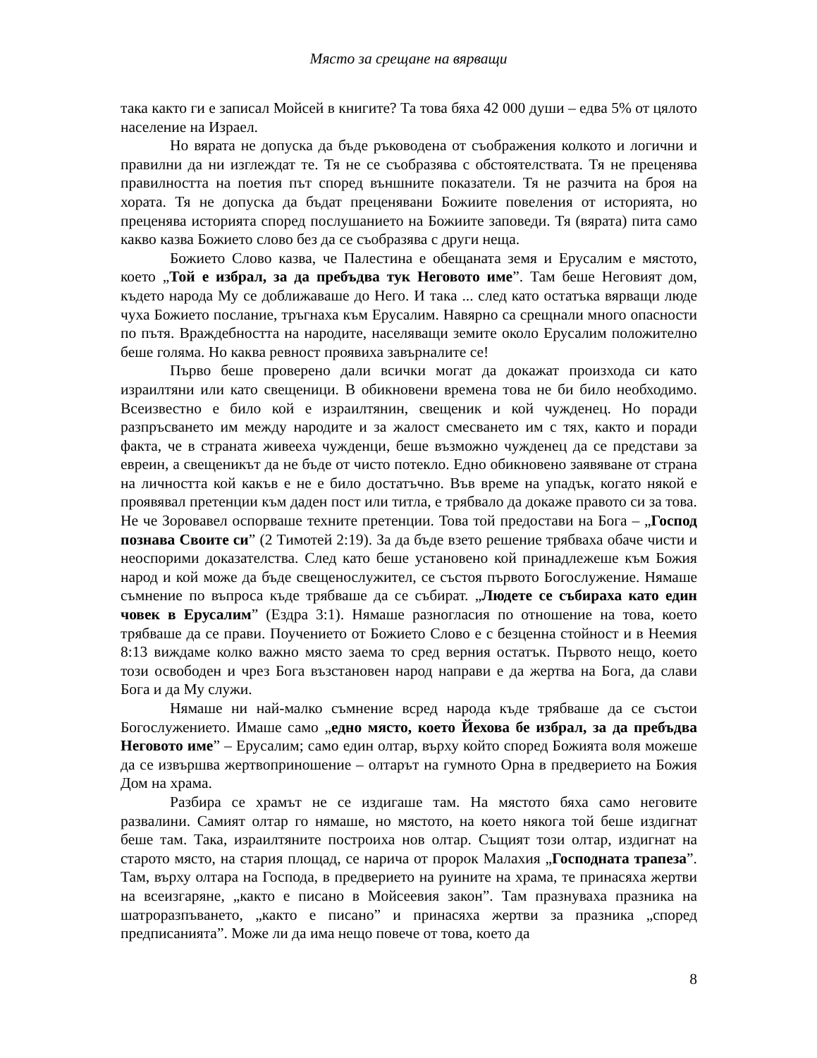Място за срещане на вярващи
така както ги е записал Мойсей в книгите? Та това бяха 42 000 души – едва 5% от цялото население на Израел.
Но вярата не допуска да бъде ръководена от съображения колкото и логични и правилни да ни изглеждат те. Тя не се съобразява с обстоятелствата. Тя не преценява правилността на поетия път според външните показатели. Тя не разчита на броя на хората. Тя не допуска да бъдат преценявани Божиите повеления от историята, но преценява историята според послушанието на Божиите заповеди. Тя (вярата) пита само какво казва Божието слово без да се съобразява с други неща.
Божието Слово казва, че Палестина е обещаната земя и Ерусалим е мястото, което „Той е избрал, за да пребъдва тук Неговото име”. Там беше Неговият дом, където народа Му се доближаваше до Него. И така ... след като остатъка вярващи люде чуха Божието послание, тръгнаха към Ерусалим. Навярно са срещнали много опасности по пътя. Враждебността на народите, населяващи земите около Ерусалим положително беше голяма. Но каква ревност проявиха завърналите се!
Първо беше проверено дали всички могат да докажат произхода си като израилтяни или като свещеници. В обикновени времена това не би било необходимо. Всеизвестно е било кой е израилтянин, свещеник и кой чужденец. Но поради разпръсването им между народите и за жалост смесването им с тях, както и поради факта, че в страната живееха чужденци, беше възможно чужденец да се представи за евреин, а свещеникът да не бъде от чисто потекло. Едно обикновено заявяване от страна на личността кой какъв е не е било достатъчно. Във време на упадък, когато някой е проявявал претенции към даден пост или титла, е трябвало да докаже правото си за това. Не че Зоровавел оспорваше техните претенции. Това той предостави на Бога – „Господ познава Своите си” (2 Тимотей 2:19). За да бъде взето решение трябваха обаче чисти и неоспорими доказателства. След като беше установено кой принадлежеше към Божия народ и кой може да бъде свещенослужител, се състоя първото Богослужение. Нямаше съмнение по въпроса къде трябваше да се събират. „Людете се събираха като един човек в Ерусалим” (Ездра 3:1). Нямаше разногласия по отношение на това, което трябваше да се прави. Поучението от Божието Слово е с безценна стойност и в Неемия 8:13 виждаме колко важно място заема то сред верния остатък. Първото нещо, което този освободен и чрез Бога възстановен народ направи е да жертва на Бога, да слави Бога и да Му служи.
Нямаше ни най-малко съмнение всред народа къде трябваше да се състои Богослужението. Имаше само „едно място, което Йехова бе избрал, за да пребъдва Неговото име” – Ерусалим; само един олтар, върху който според Божията воля можеше да се извършва жертвоприношение – олтарът на гумното Орна в предверието на Божия Дом на храма.
Разбира се храмът не се издигаше там. На мястото бяха само неговите развалини. Самият олтар го нямаше, но мястото, на което някога той беше издигнат беше там. Така, израилтяните построиха нов олтар. Същият този олтар, издигнат на старото място, на стария площад, се нарича от пророк Малахия „Господната трапеза”. Там, върху олтара на Господа, в предверието на руините на храма, те принасяха жертви на всеизгаряне, „както е писано в Мойсеевия закон”. Там празнуваха празника на шатроразпъването, „както е писано” и принасяха жертви за празника „според предписанията”. Може ли да има нещо повече от това, което да
8